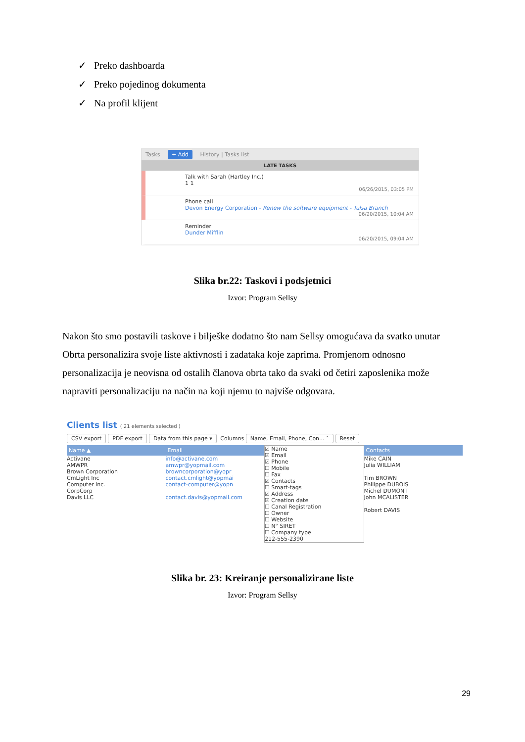✓ Preko dashboarda
✓ Preko pojedinog dokumenta
✓ Na profil klijent
Tasks + Add History | Tasks list
LATE TASKS
Talk with Sarah (Hartley Inc.)
1 1
06/26/2015, 03:05 PM
Phone call
Devon Energy Corporation - Renew the software equipment - Tulsa Branch
06/20/2015, 10:04 AM
Reminder
Dunder Mifflin
06/20/2015, 09:04 AM
Slika br.22: Taskovi i podsjetnici
Izvor: Program Sellsy
Nakon što smo postavili taskove i bilješke dodatno što nam Sellsy omogućava da svatko unutar Obrta personalizira svoje liste aktivnosti i zadataka koje zaprima. Promjenom odnosno personalizacija je neovisna od ostalih članova obrta tako da svaki od četiri zaposlenika može napraviti personalizaciju na način na koji njemu to najviše odgovara.
Clients list ( 21 elements selected )
CSV export PDF export Data from this page ▾ Columns Name, Email, Phone, Con... ˄ Reset
Name ▲
Activane
AMWPR
Brown Corporation
CmLight Inc
Computer inc.
CorpCorp
Davis LLC
Email
info@activane.com
amwpr@yopmail.com
browncorporation@yopr
contact.cmlight@yopmai
contact-computer@yopn
contact.davis@yopmail.com
☑ Name
☑ Email
☑ Phone
☐ Mobile
☐ Fax
☑ Contacts
☐ Smart-tags
☑ Address
☑ Creation date
☐ Canal Registration
☐ Owner
☐ Website
☐ N° SIRET
☐ Company type
212-555-2390
Contacts
Mike CAIN
Julia WILLIAM
Tim BROWN
Philippe DUBOIS
Michel DUMONT
John MCALISTER
Robert DAVIS
Slika br. 23: Kreiranje personalizirane liste
Izvor: Program Sellsy
29